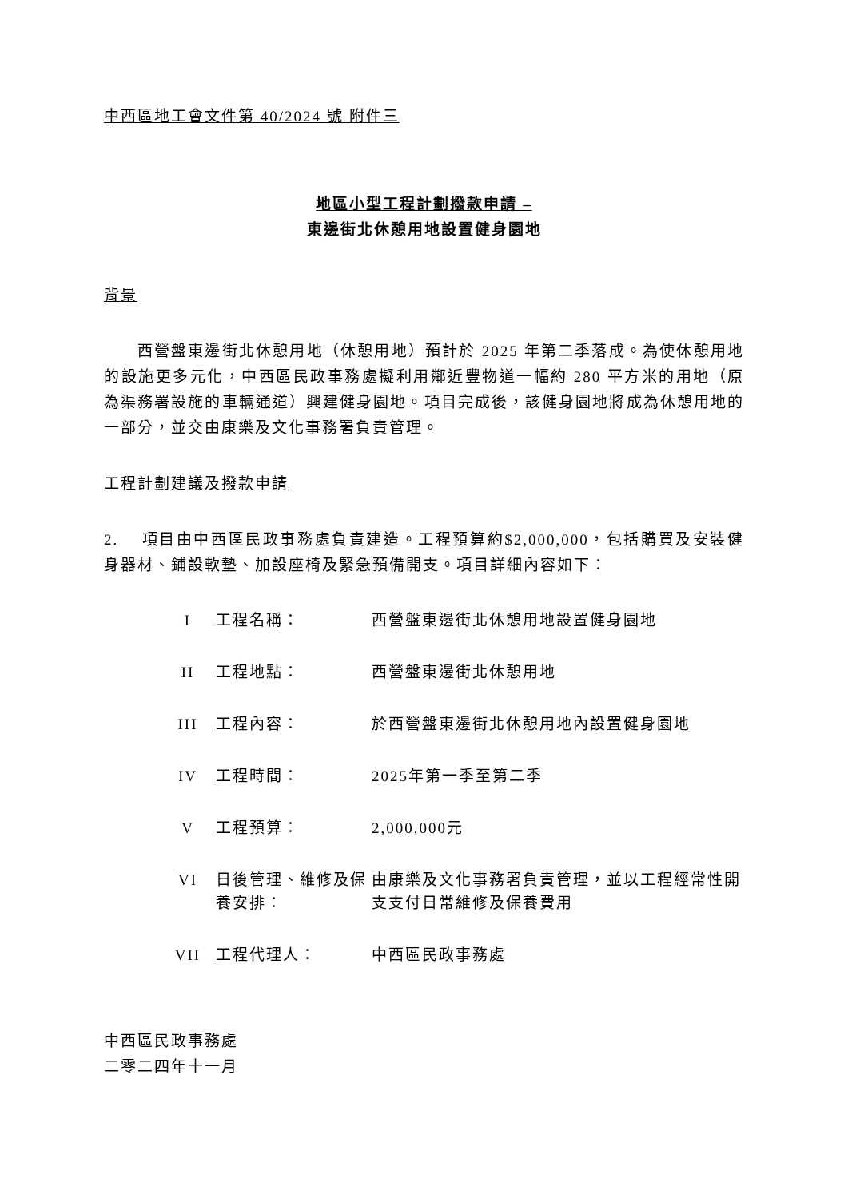中西區地工會文件第 40/2024 號 附件三
地區小型工程計劃撥款申請 –
東邊街北休憩用地設置健身園地
背景
西營盤東邊街北休憩用地（休憩用地）預計於 2025 年第二季落成。為使休憩用地的設施更多元化，中西區民政事務處擬利用鄰近豐物道一幅約 280 平方米的用地（原為渠務署設施的車輛通道）興建健身園地。項目完成後，該健身園地將成為休憩用地的一部分，並交由康樂及文化事務署負責管理。
工程計劃建議及撥款申請
2. 項目由中西區民政事務處負責建造。工程預算約$2,000,000，包括購買及安裝健身器材、鋪設軟墊、加設座椅及緊急預備開支。項目詳細內容如下：
| I | 工程名稱： | 西營盤東邊街北休憩用地設置健身園地 |
| II | 工程地點： | 西營盤東邊街北休憩用地 |
| III | 工程內容： | 於西營盤東邊街北休憩用地內設置健身園地 |
| IV | 工程時間： | 2025年第一季至第二季 |
| V | 工程預算： | 2,000,000元 |
| VI | 日後管理、維修及保養安排： | 由康樂及文化事務署負責管理，並以工程經常性開支支付日常維修及保養費用 |
| VII | 工程代理人： | 中西區民政事務處 |
中西區民政事務處
二零二四年十一月